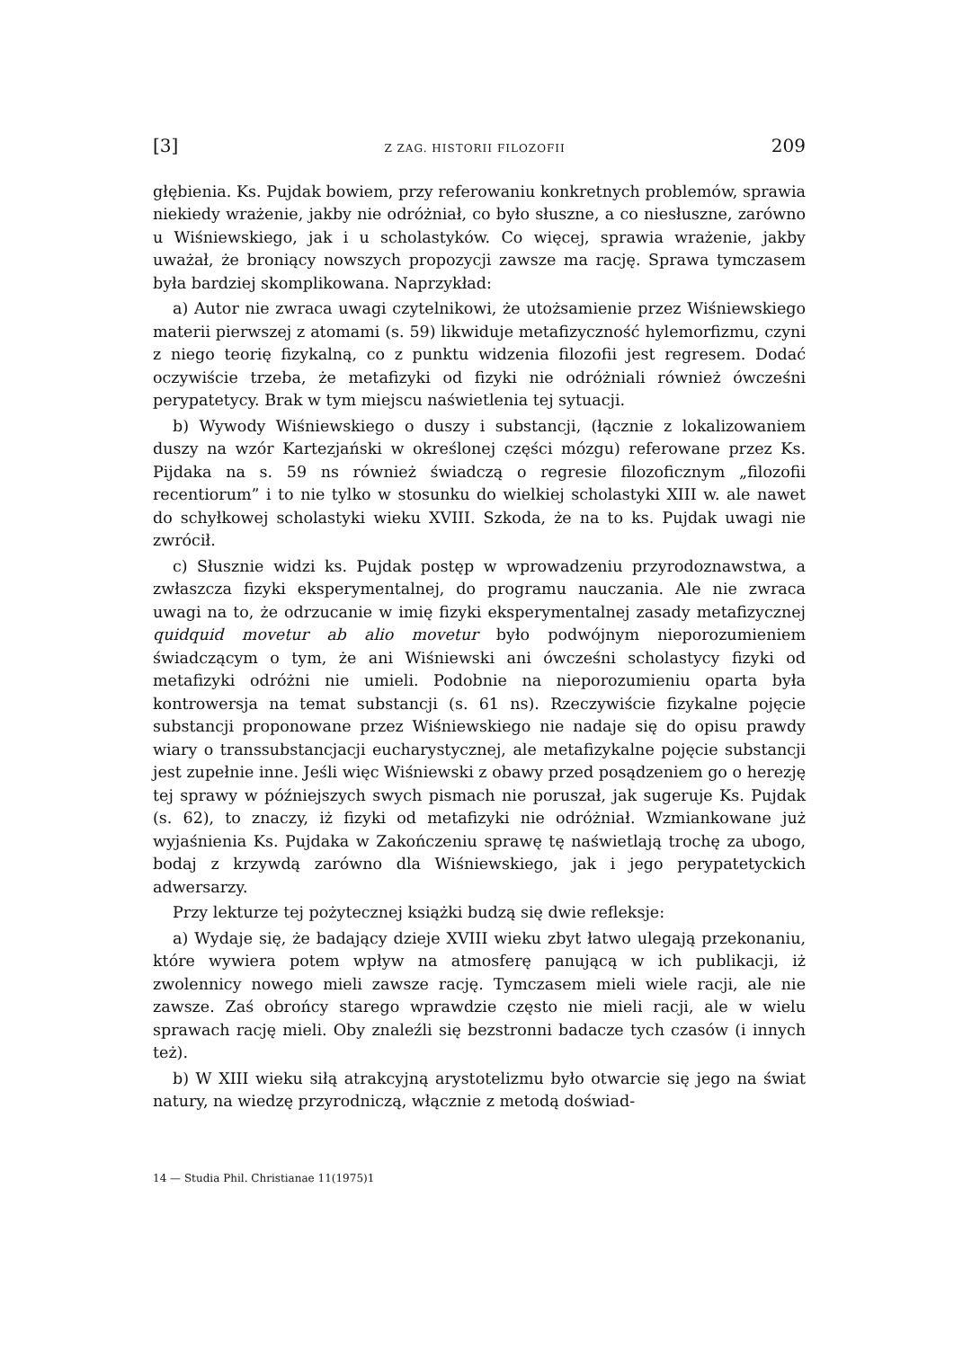[3] Z ZAG. HISTORII FILOZOFII 209
głębienia. Ks. Pujdak bowiem, przy referowaniu konkretnych problemów, sprawia niekiedy wrażenie, jakby nie odróżniał, co było słuszne, a co niesłuszne, zarówno u Wiśniewskiego, jak i u scholastyków. Co więcej, sprawia wrażenie, jakby uważał, że broniący nowszych propozycji zawsze ma rację. Sprawa tymczasem była bardziej skomplikowana. Naprzykład:
a) Autor nie zwraca uwagi czytelnikowi, że utożsamienie przez Wiśniewskiego materii pierwszej z atomami (s. 59) likwiduje metafizyczność hylemorfizmu, czyni z niego teorię fizykalną, co z punktu widzenia filozofii jest regresem. Dodać oczywiście trzeba, że metafizyki od fizyki nie odróżniali również ówcześni perypatetycy. Brak w tym miejscu naświetlenia tej sytuacji.
b) Wywody Wiśniewskiego o duszy i substancji, (łącznie z lokalizowaniem duszy na wzór Kartezjański w określonej części mózgu) referowane przez Ks. Pijdaka na s. 59 ns również świadczą o regresie filozoficznym „filozofii recentiorum” i to nie tylko w stosunku do wielkiej scholastyki XIII w. ale nawet do schyłkowej scholastyki wieku XVIII. Szkoda, że na to ks. Pujdak uwagi nie zwrócił.
c) Słusznie widzi ks. Pujdak postęp w wprowadzeniu przyrodoznawstwa, a zwłaszcza fizyki eksperymentalnej, do programu nauczania. Ale nie zwraca uwagi na to, że odrzucanie w imię fizyki eksperymentalnej zasady metafizycznej quidquid movetur ab alio movetur było podwójnym nieporozumieniem świadczącym o tym, że ani Wiśniewski ani ówcześni scholastycy fizyki od metafizyki odróżni nie umieli. Podobnie na nieporozumieniu oparta była kontrowersja na temat substancji (s. 61 ns). Rzeczywiście fizykalne pojęcie substancji proponowane przez Wiśniewskiego nie nadaje się do opisu prawdy wiary o transsubstancjacji eucharystycznej, ale metafizykalne pojęcie substancji jest zupełnie inne. Jeśli więc Wiśniewski z obawy przed posądzeniem go o herezję tej sprawy w późniejszych swych pismach nie poruszał, jak sugeruje Ks. Pujdak (s. 62), to znaczy, iż fizyki od metafizyki nie odróżniał. Wzmiankowane już wyjaśnienia Ks. Pujdaka w Zakończeniu sprawę tę naświetlają trochę za ubogo, bodaj z krzywdą zarówno dla Wiśniewskiego, jak i jego perypatetyckich adwersarzy.
Przy lekturze tej pożytecznej książki budzą się dwie refleksje:
a) Wydaje się, że badający dzieje XVIII wieku zbyt łatwo ulegają przekonaniu, które wywiera potem wpływ na atmosferę panującą w ich publikacji, iż zwolennicy nowego mieli zawsze rację. Tymczasem mieli wiele racji, ale nie zawsze. Zaś obrońcy starego wprawdzie często nie mieli racji, ale w wielu sprawach rację mieli. Oby znaleźli się bezstronni badacze tych czasów (i innych też).
b) W XIII wieku siłą atrakcyjną arystotelizmu było otwarcie się jego na świat natury, na wiedzę przyrodniczą, włącznie z metodą doświad-
14 — Studia Phil. Christianae 11(1975)1